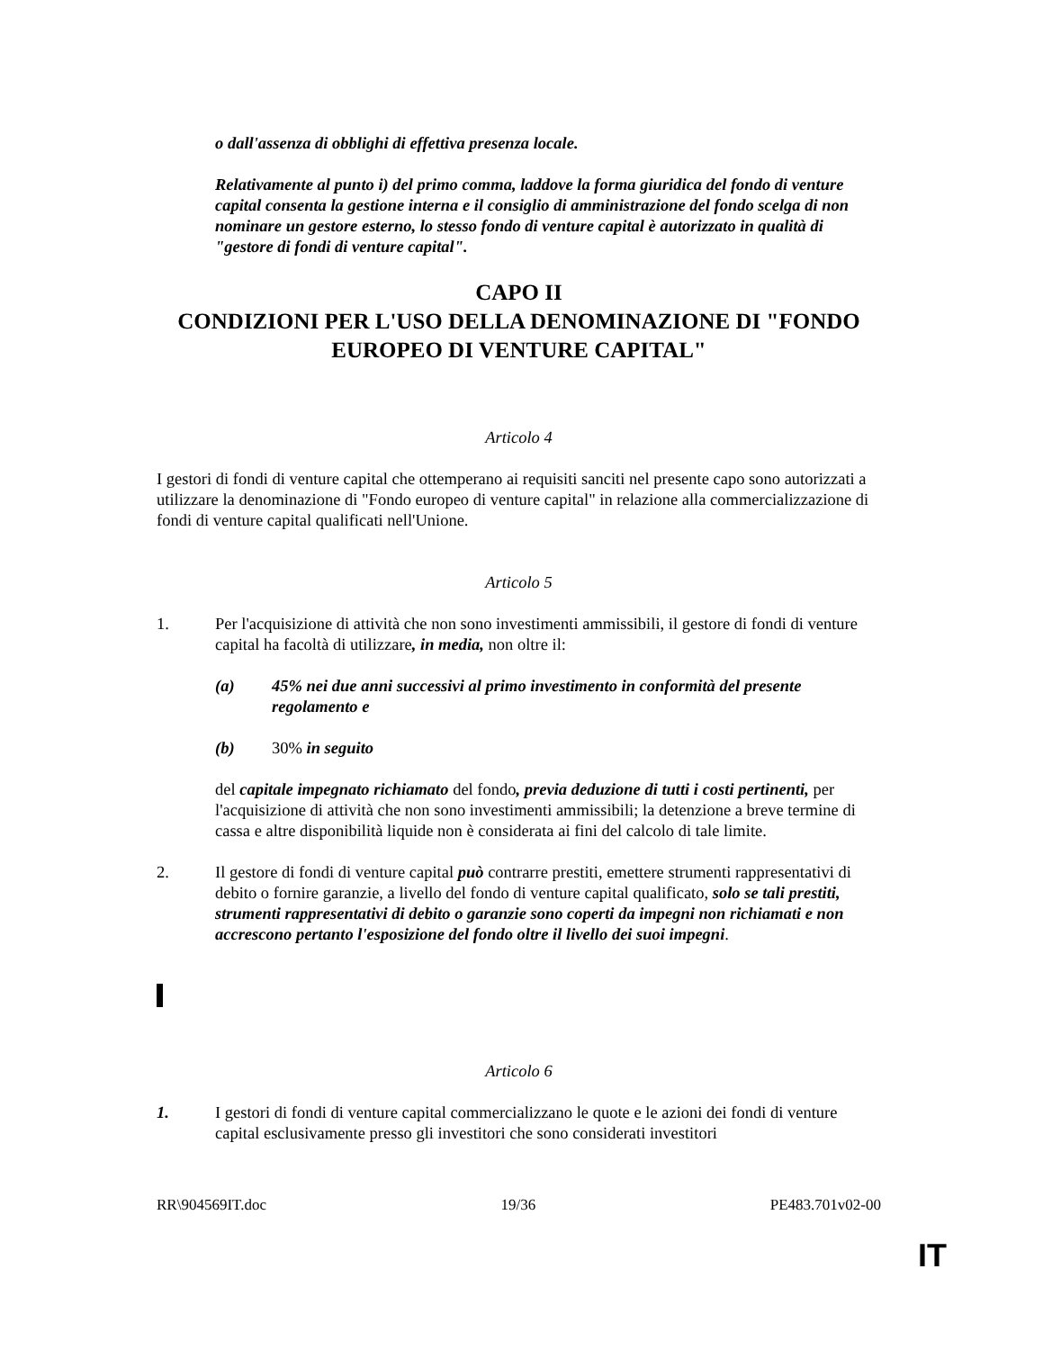o dall'assenza di obblighi di effettiva presenza locale.
Relativamente al punto i) del primo comma, laddove la forma giuridica del fondo di venture capital consenta la gestione interna e il consiglio di amministrazione del fondo scelga di non nominare un gestore esterno, lo stesso fondo di venture capital è autorizzato in qualità di "gestore di fondi di venture capital".
CAPO II
CONDIZIONI PER L'USO DELLA DENOMINAZIONE DI "FONDO EUROPEO DI VENTURE CAPITAL"
Articolo 4
I gestori di fondi di venture capital che ottemperano ai requisiti sanciti nel presente capo sono autorizzati a utilizzare la denominazione di "Fondo europeo di venture capital" in relazione alla commercializzazione di fondi di venture capital qualificati nell'Unione.
Articolo 5
1. Per l'acquisizione di attività che non sono investimenti ammissibili, il gestore di fondi di venture capital ha facoltà di utilizzare, in media, non oltre il:
(a) 45% nei due anni successivi al primo investimento in conformità del presente regolamento e
(b) 30% in seguito
del capitale impegnato richiamato del fondo, previa deduzione di tutti i costi pertinenti, per l'acquisizione di attività che non sono investimenti ammissibili; la detenzione a breve termine di cassa e altre disponibilità liquide non è considerata ai fini del calcolo di tale limite.
2. Il gestore di fondi di venture capital può contrarre prestiti, emettere strumenti rappresentativi di debito o fornire garanzie, a livello del fondo di venture capital qualificato, solo se tali prestiti, strumenti rappresentativi di debito o garanzie sono coperti da impegni non richiamati e non accrescono pertanto l'esposizione del fondo oltre il livello dei suoi impegni.
Articolo 6
1. I gestori di fondi di venture capital commercializzano le quote e le azioni dei fondi di venture capital esclusivamente presso gli investitori che sono considerati investitori
RR\904569IT.doc 19/36 PE483.701v02-00
IT